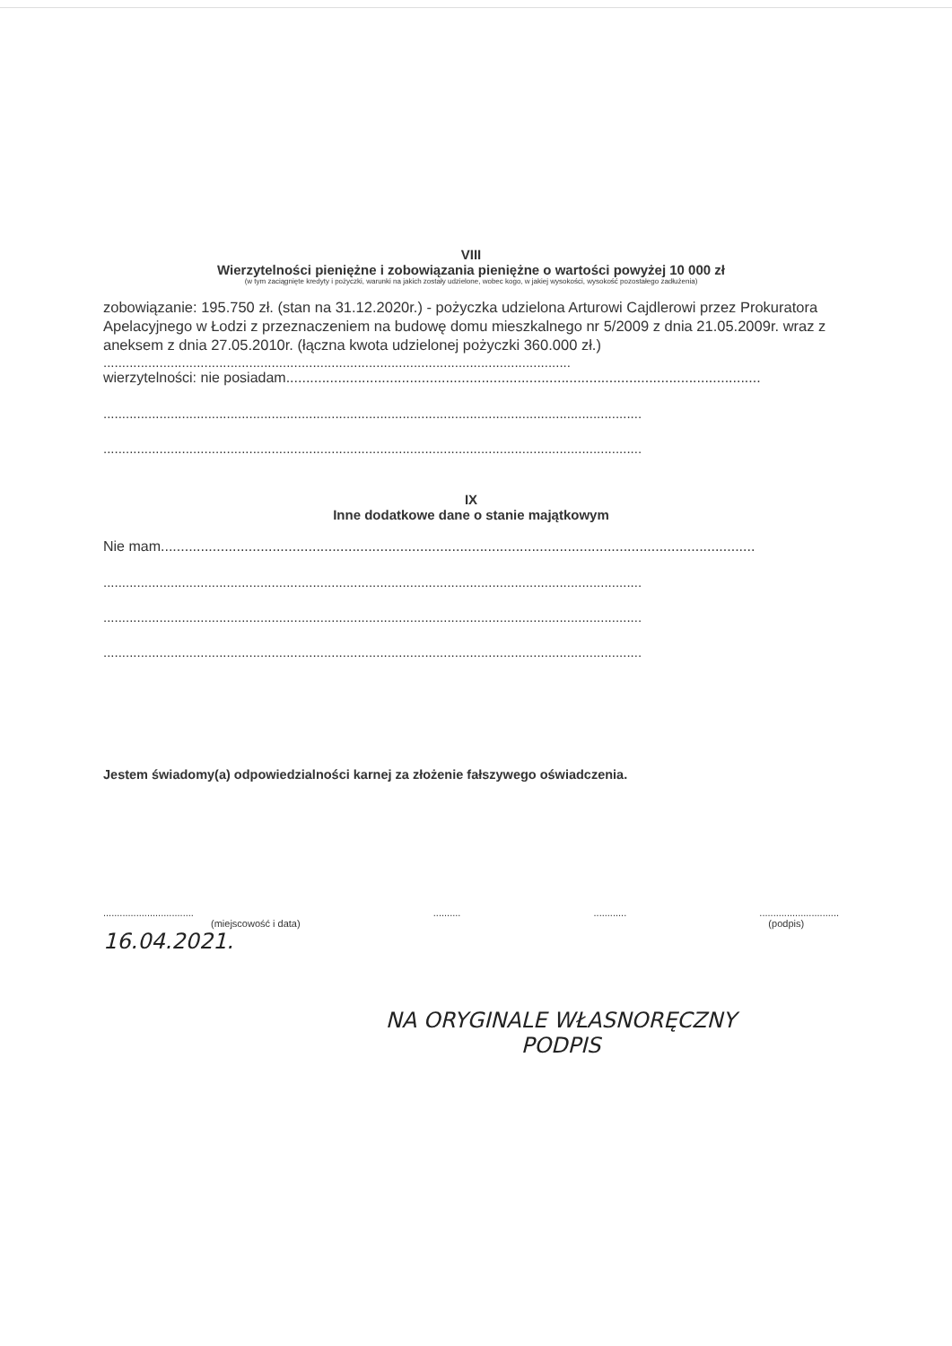VIII
Wierzytelności pieniężne i zobowiązania pieniężne o wartości powyżej 10 000 zł
(w tym zaciągnięte kredyty i pożyczki, warunki na jakich zostały udzielone, wobec kogo, w jakiej wysokości, wysokość pozostałego zadłużenia)
zobowiązanie: 195.750 zł. (stan na 31.12.2020r.) - pożyczka udzielona Arturowi Cajdlerowi przez Prokuratora Apelacyjnego w Łodzi z przeznaczeniem na budowę domu mieszkalnego nr 5/2009 z dnia 21.05.2009r. wraz z aneksem z dnia 27.05.2010r. (łączna kwota udzielonej pożyczki 360.000 zł.)
.............................................................................................................................
wierzytelności: nie posiadam.......................................................................................................................
................................................................................................................................................
................................................................................................................................................
IX
Inne dodatkowe dane o stanie majątkowym
Nie mam.....................................................................................................................................................
................................................................................................................................................
................................................................................................................................................
................................................................................................................................................
Jestem świadomy(a) odpowiedzialności karnej za złożenie fałszywego oświadczenia.
.................................
(miejscowość i data)
16.04.2021.
.......... ............ .............................
(podpis)
NA ORYGINALE WŁASNORĘCZNY
PODPIS